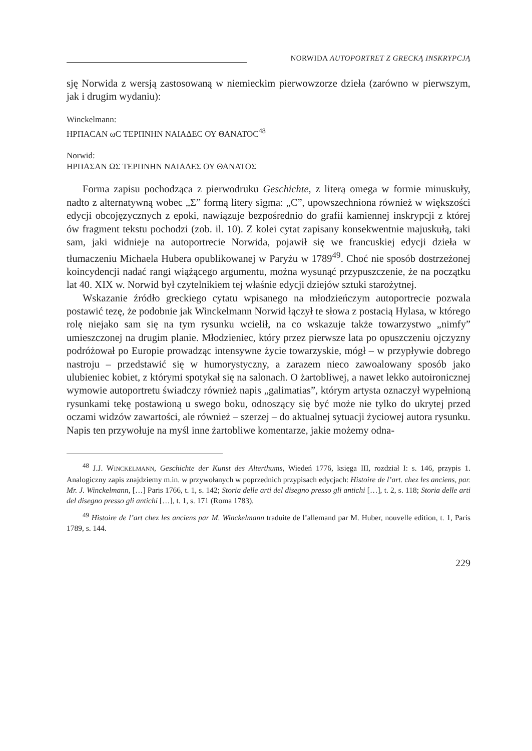NORWIDA AUTOPORTRET Z GRECKĄ INSKRYPCJĄ
sję Norwida z wersją zastosowaną w niemieckim pierwowzorze dzieła (zarówno w pierwszym, jak i drugim wydaniu):
Winckelmann:
ΗΡΠΑCΑΝ ωC ΤΕΡΠΝΗΝ ΝΑΙΑΔΕC ΟΥ ΘΑΝΑΤΟC<sup>48</sup>
Norwid:
ΗΡΠΑΣΑΝ ΩΣ ΤΕΡΠΝΗΝ ΝΑΙΑΔΕΣ ΟΥ ΘΑΝΑΤΟΣ
Forma zapisu pochodząca z pierwodruku Geschichte, z literą omega w formie minuskuły, nadto z alternatywną wobec „Σ” formą litery sigma: „C”, upowszechniona również w większości edycji obcojęzycznych z epoki, nawiązuje bezpośrednio do grafii kamiennej inskrypcji z której ów fragment tekstu pochodzi (zob. il. 10). Z kolei cytat zapisany konsekwentnie majuskułą, taki sam, jaki widnieje na autoportrecie Norwida, pojawił się we francuskiej edycji dzieła w tłumaczeniu Michaela Hubera opublikowanej w Paryżu w 1789<sup>49</sup>. Choć nie sposób dostrzeżonej koincydencji nadać rangi wiążącego argumentu, można wysunąć przypuszczenie, że na początku lat 40. XIX w. Norwid był czytelnikiem tej właśnie edycji dziejów sztuki starożytnej.
Wskazanie źródło greckiego cytatu wpisanego na młodzieńczym autoportrecie pozwala postawić tezę, że podobnie jak Winckelmann Norwid łączył te słowa z postacią Hylasa, w którego rolę niejako sam się na tym rysunku wcielił, na co wskazuje także towarzystwo „nimfy” umieszczonej na drugim planie. Młodzieniec, który przez pierwsze lata po opuszczeniu ojczyzny podróżował po Europie prowadząc intensywne życie towarzyskie, mógł – w przypływie dobrego nastroju – przedstawić się w humorystyczny, a zarazem nieco zawoalowany sposób jako ulubieniec kobiet, z którymi spotykał się na salonach. O żartobliwej, a nawet lekko autoironicznej wymowie autoportretu świadczy również napis „galimatias”, którym artysta oznaczył wypełnioną rysunkami tekę postawioną u swego boku, odnoszący się być może nie tylko do ukrytej przed oczami widzów zawartości, ale również – szerzej – do aktualnej sytuacji życiowej autora rysunku. Napis ten przywołuje na myśl inne żartobliwe komentarze, jakie możemy odna-
<sup>48</sup> J.J. WINCKELMANN, Geschichte der Kunst des Alterthums, Wiedeń 1776, księga III, rozdział I: s. 146, przypis 1. Analogiczny zapis znajdziemy m.in. w przywołanych w poprzednich przypisach edycjach: Histoire de l’art. chez les anciens, par. Mr. J. Winckelmann, […] Paris 1766, t. 1, s. 142; Storia delle arti del disegno presso gli antichi […], t. 2, s. 118; Storia delle arti del disegno presso gli antichi […], t. 1, s. 171 (Roma 1783).
<sup>49</sup> Histoire de l’art chez les anciens par M. Winckelmann traduite de l’allemand par M. Huber, nouvelle edition, t. 1, Paris 1789, s. 144.
229